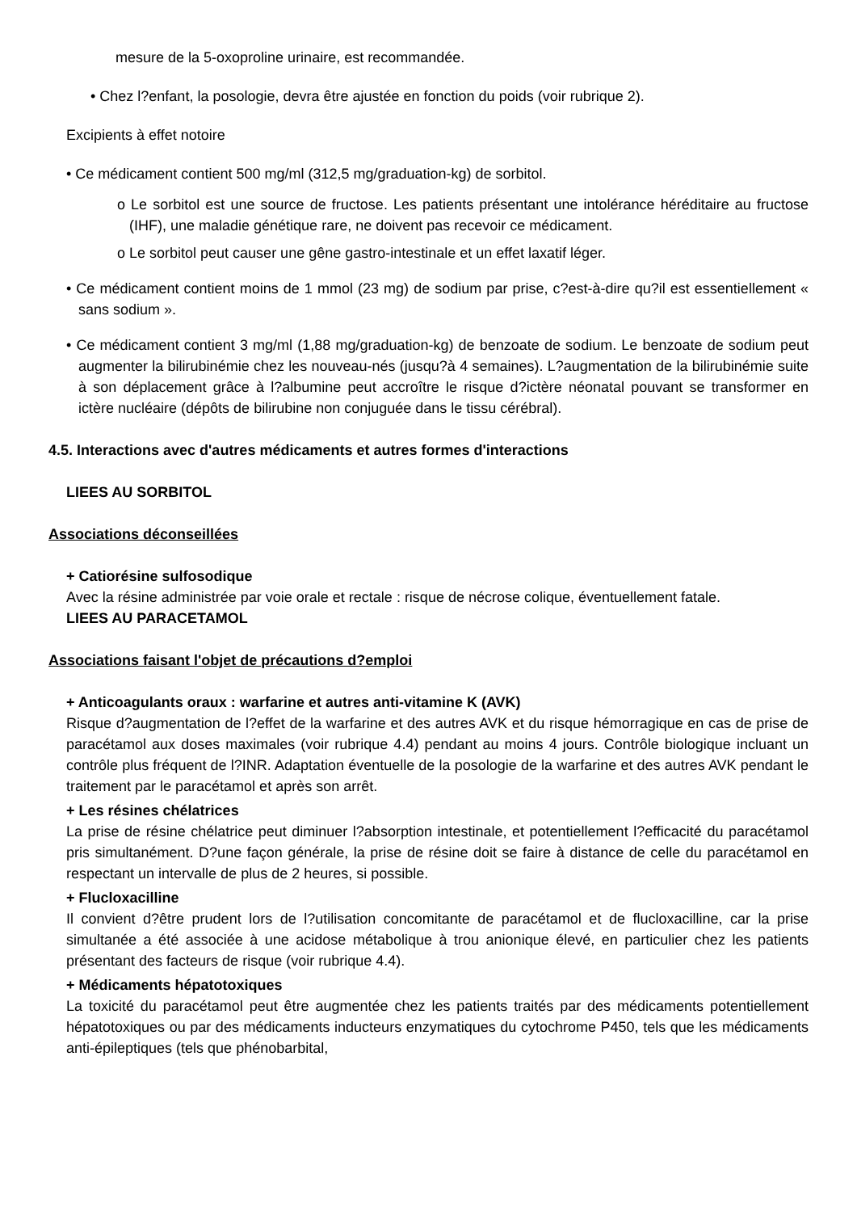mesure de la 5-oxoproline urinaire, est recommandée.
• Chez l?enfant, la posologie, devra être ajustée en fonction du poids (voir rubrique 2).
Excipients à effet notoire
• Ce médicament contient 500 mg/ml (312,5 mg/graduation-kg) de sorbitol.
o Le sorbitol est une source de fructose. Les patients présentant une intolérance héréditaire au fructose (IHF), une maladie génétique rare, ne doivent pas recevoir ce médicament.
o Le sorbitol peut causer une gêne gastro-intestinale et un effet laxatif léger.
• Ce médicament contient moins de 1 mmol (23 mg) de sodium par prise, c?est-à-dire qu?il est essentiellement « sans sodium ».
• Ce médicament contient 3 mg/ml (1,88 mg/graduation-kg) de benzoate de sodium. Le benzoate de sodium peut augmenter la bilirubinémie chez les nouveau-nés (jusqu?à 4 semaines). L?augmentation de la bilirubinémie suite à son déplacement grâce à l?albumine peut accroître le risque d?ictère néonatal pouvant se transformer en ictère nucléaire (dépôts de bilirubine non conjuguée dans le tissu cérébral).
4.5. Interactions avec d'autres médicaments et autres formes d'interactions
LIEES AU SORBITOL
Associations déconseillées
+ Catiorésine sulfosodique
Avec la résine administrée par voie orale et rectale : risque de nécrose colique, éventuellement fatale.
LIEES AU PARACETAMOL
Associations faisant l'objet de précautions d?emploi
+ Anticoagulants oraux : warfarine et autres anti-vitamine K (AVK)
Risque d?augmentation de l?effet de la warfarine et des autres AVK et du risque hémorragique en cas de prise de paracétamol aux doses maximales (voir rubrique 4.4) pendant au moins 4 jours. Contrôle biologique incluant un contrôle plus fréquent de l?INR. Adaptation éventuelle de la posologie de la warfarine et des autres AVK pendant le traitement par le paracétamol et après son arrêt.
+ Les résines chélatrices
La prise de résine chélatrice peut diminuer l?absorption intestinale, et potentiellement l?efficacité du paracétamol pris simultanément. D?une façon générale, la prise de résine doit se faire à distance de celle du paracétamol en respectant un intervalle de plus de 2 heures, si possible.
+ Flucloxacilline
Il convient d?être prudent lors de l?utilisation concomitante de paracétamol et de flucloxacilline, car la prise simultanée a été associée à une acidose métabolique à trou anionique élevé, en particulier chez les patients présentant des facteurs de risque (voir rubrique 4.4).
+ Médicaments hépatotoxiques
La toxicité du paracétamol peut être augmentée chez les patients traités par des médicaments potentiellement hépatotoxiques ou par des médicaments inducteurs enzymatiques du cytochrome P450, tels que les médicaments anti-épileptiques (tels que phénobarbital,